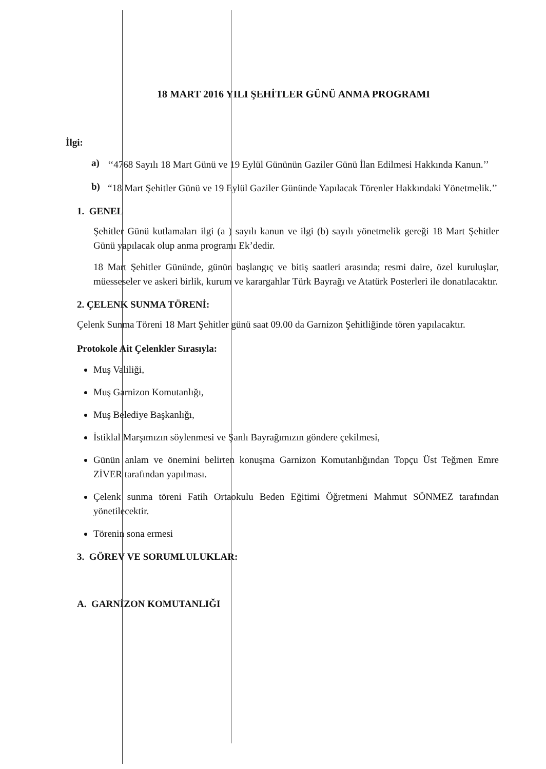18 MART 2016 YILI ŞEHİTLER GÜNÜ ANMA PROGRAMI
İlgi:
a)
‘‘4768 Sayılı 18 Mart Günü ve 19 Eylül Gününün Gaziler Günü İlan Edilmesi Hakkında Kanun.’’
b)
“18 Mart Şehitler Günü ve 19 Eylül Gaziler Gününde Yapılacak Törenler Hakkındaki Yönetmelik.’’
1. GENEL
Şehitler Günü kutlamaları ilgi (a ) sayılı kanun ve ilgi (b) sayılı yönetmelik gereği 18 Mart Şehitler Günü yapılacak olup anma programı Ek’dedir.
18 Mart Şehitler Gününde, günün başlangıç ve bitiş saatleri arasında; resmi daire, özel kuruluşlar, müesseseler ve askeri birlik, kurum ve karargahlar Türk Bayrağı ve Atatürk Posterleri ile donatılacaktır.
2. ÇELENK SUNMA TÖRENİ:
Çelenk Sunma Töreni 18 Mart Şehitler günü saat 09.00 da Garnizon Şehitliğinde tören yapılacaktır.
Protokole Ait Çelenkler Sırasıyla:
Muş Valiliği,
Muş Garnizon Komutanlığı,
Muş Belediye Başkanlığı,
İstiklal Marşımızın söylenmesi ve Şanlı Bayrağımızın göndere çekilmesi,
Günün anlam ve önemini belirten konuşma Garnizon Komutanlığından Topçu Üst Teğmen Emre ZİVER tarafından yapılması.
Çelenk sunma töreni Fatih Ortaokulu Beden Eğitimi Öğretmeni Mahmut SÖNMEZ tarafından yönetilecektir.
Törenin sona ermesi
3. GÖREV VE SORUMLULUKLAR:
A. GARNİZON KOMUTANLIĞI